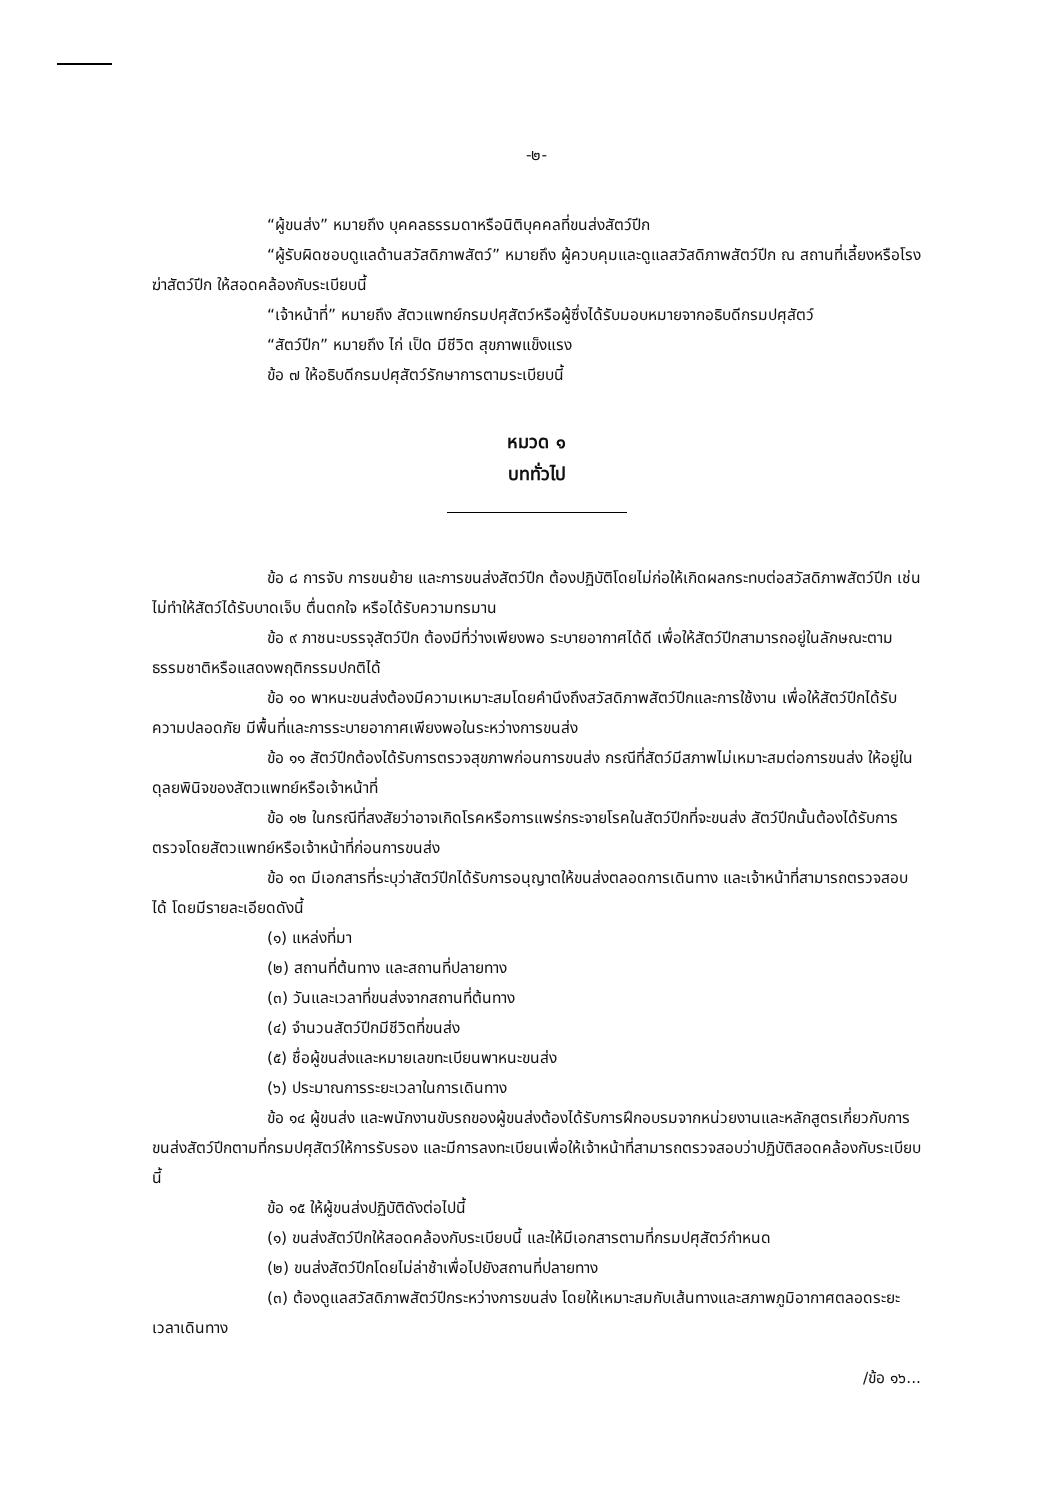-๒-
“ผู้ขนส่ง” หมายถึง บุคคลธรรมดาหรือนิติบุคคลที่ขนส่งสัตว์ปีก
“ผู้รับผิดชอบดูแลด้านสวัสดิภาพสัตว์” หมายถึง ผู้ควบคุมและดูแลสวัสดิภาพสัตว์ปีก ณ สถานที่เลี้ยงหรือโรงฆ่าสัตว์ปีก ให้สอดคล้องกับระเบียบนี้
“เจ้าหน้าที่” หมายถึง สัตวแพทย์กรมปศุสัตว์หรือผู้ซึ่งได้รับมอบหมายจากอธิบดีกรมปศุสัตว์
“สัตว์ปีก” หมายถึง ไก่ เป็ด มีชีวิต สุขภาพแข็งแรง
ข้อ ๗ ให้อธิบดีกรมปศุสัตว์รักษาการตามระเบียบนี้
หมวด ๑
บททั่วไป
ข้อ ๘ การจับ การขนย้าย และการขนส่งสัตว์ปีก ต้องปฏิบัติโดยไม่ก่อให้เกิดผลกระทบต่อสวัสดิภาพสัตว์ปีก เช่น ไม่ทำให้สัตว์ได้รับบาดเจ็บ ตื่นตกใจ หรือได้รับความทรมาน
ข้อ ๙ ภาชนะบรรจุสัตว์ปีก ต้องมีที่ว่างเพียงพอ ระบายอากาศได้ดี เพื่อให้สัตว์ปีกสามารถอยู่ในลักษณะตามธรรมชาติหรือแสดงพฤติกรรมปกติได้
ข้อ ๑๐ พาหนะขนส่งต้องมีความเหมาะสมโดยคำนึงถึงสวัสดิภาพสัตว์ปีกและการใช้งาน เพื่อให้สัตว์ปีกได้รับความปลอดภัย มีพื้นที่และการระบายอากาศเพียงพอในระหว่างการขนส่ง
ข้อ ๑๑ สัตว์ปีกต้องได้รับการตรวจสุขภาพก่อนการขนส่ง กรณีที่สัตว์มีสภาพไม่เหมาะสมต่อการขนส่ง ให้อยู่ในดุลยพินิจของสัตวแพทย์หรือเจ้าหน้าที่
ข้อ ๑๒ ในกรณีที่สงสัยว่าอาจเกิดโรคหรือการแพร่กระจายโรคในสัตว์ปีกที่จะขนส่ง สัตว์ปีกนั้นต้องได้รับการตรวจโดยสัตวแพทย์หรือเจ้าหน้าที่ก่อนการขนส่ง
ข้อ ๑๓ มีเอกสารที่ระบุว่าสัตว์ปีกได้รับการอนุญาตให้ขนส่งตลอดการเดินทาง และเจ้าหน้าที่สามารถตรวจสอบได้ โดยมีรายละเอียดดังนี้
(๑) แหล่งที่มา
(๒) สถานที่ต้นทาง และสถานที่ปลายทาง
(๓) วันและเวลาที่ขนส่งจากสถานที่ต้นทาง
(๔) จำนวนสัตว์ปีกมีชีวิตที่ขนส่ง
(๕) ชื่อผู้ขนส่งและหมายเลขทะเบียนพาหนะขนส่ง
(๖) ประมาณการระยะเวลาในการเดินทาง
ข้อ ๑๔ ผู้ขนส่ง และพนักงานขับรถของผู้ขนส่งต้องได้รับการฝึกอบรมจากหน่วยงานและหลักสูตรเกี่ยวกับการขนส่งสัตว์ปีกตามที่กรมปศุสัตว์ให้การรับรอง และมีการลงทะเบียนเพื่อให้เจ้าหน้าที่สามารถตรวจสอบว่าปฏิบัติสอดคล้องกับระเบียบนี้
ข้อ ๑๕ ให้ผู้ขนส่งปฏิบัติดังต่อไปนี้
(๑) ขนส่งสัตว์ปีกให้สอดคล้องกับระเบียบนี้ และให้มีเอกสารตามที่กรมปศุสัตว์กำหนด
(๒) ขนส่งสัตว์ปีกโดยไม่ล่าช้าเพื่อไปยังสถานที่ปลายทาง
(๓) ต้องดูแลสวัสดิภาพสัตว์ปีกระหว่างการขนส่ง โดยให้เหมาะสมกับเส้นทางและสภาพภูมิอากาศตลอดระยะเวลาเดินทาง
/ข้อ ๑๖...